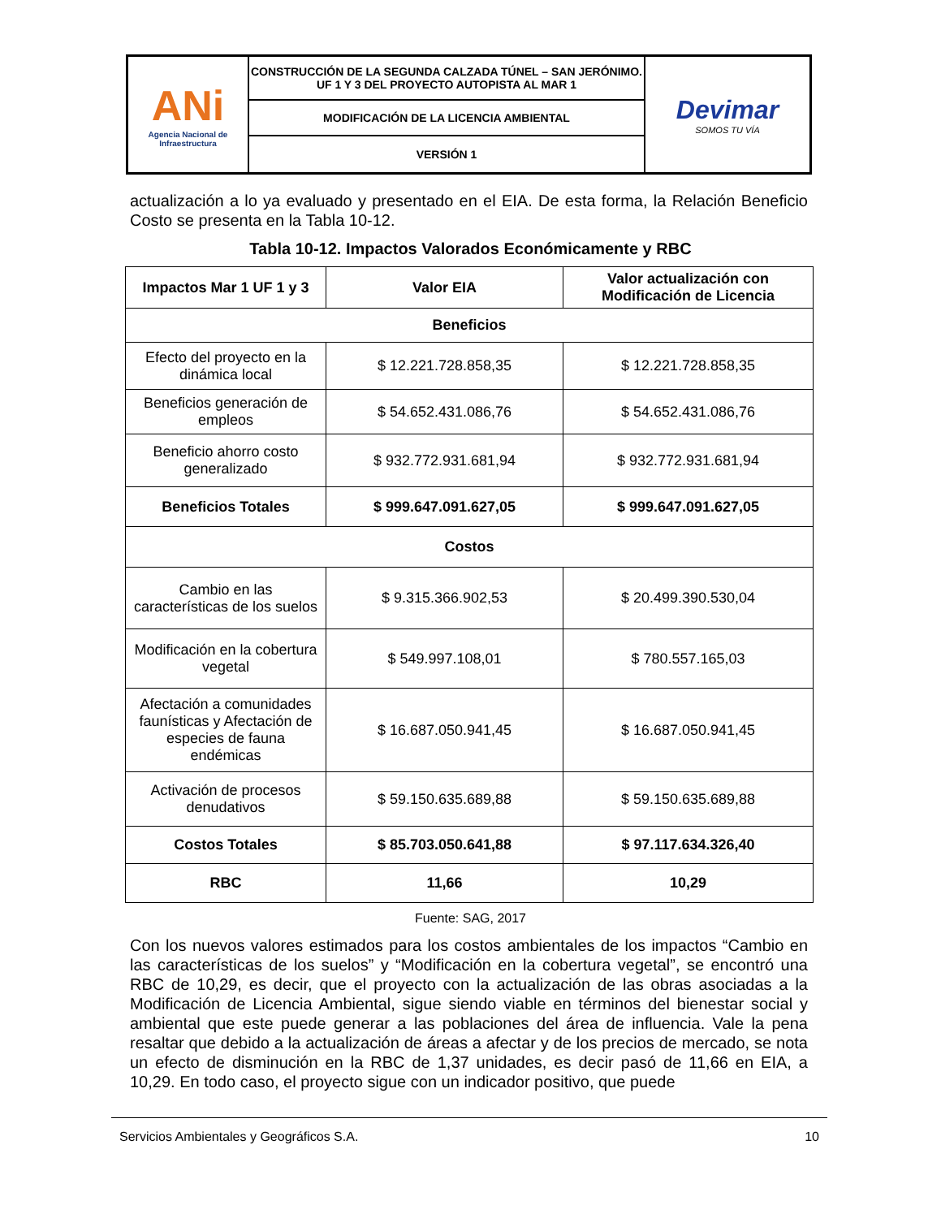| ANi Agencia Nacional de Infraestructura | CONSTRUCCIÓN DE LA SEGUNDA CALZADA TÚNEL – SAN JERÓNIMO. UF 1 Y 3 DEL PROYECTO AUTOPISTA AL MAR 1 | Devimar SOMOS TU VÍA |
| | MODIFICACIÓN DE LA LICENCIA AMBIENTAL | |
| | VERSIÓN 1 | |
actualización a lo ya evaluado y presentado en el EIA. De esta forma, la Relación Beneficio Costo se presenta en la Tabla 10-12.
Tabla 10-12. Impactos Valorados Económicamente y RBC
| Impactos Mar 1 UF 1 y 3 | Valor EIA | Valor actualización con Modificación de Licencia |
| --- | --- | --- |
| Beneficios | | |
| Efecto del proyecto en la dinámica local | $ 12.221.728.858,35 | $ 12.221.728.858,35 |
| Beneficios generación de empleos | $ 54.652.431.086,76 | $ 54.652.431.086,76 |
| Beneficio ahorro costo generalizado | $ 932.772.931.681,94 | $ 932.772.931.681,94 |
| Beneficios Totales | $ 999.647.091.627,05 | $ 999.647.091.627,05 |
| Costos | | |
| Cambio en las características de los suelos | $ 9.315.366.902,53 | $ 20.499.390.530,04 |
| Modificación en la cobertura vegetal | $ 549.997.108,01 | $ 780.557.165,03 |
| Afectación a comunidades faunísticas y Afectación de especies de fauna endémicas | $ 16.687.050.941,45 | $ 16.687.050.941,45 |
| Activación de procesos denudativos | $ 59.150.635.689,88 | $ 59.150.635.689,88 |
| Costos Totales | $ 85.703.050.641,88 | $ 97.117.634.326,40 |
| RBC | 11,66 | 10,29 |
Fuente: SAG, 2017
Con los nuevos valores estimados para los costos ambientales de los impactos “Cambio en las características de los suelos” y “Modificación en la cobertura vegetal”, se encontró una RBC de 10,29, es decir, que el proyecto con la actualización de las obras asociadas a la Modificación de Licencia Ambiental, sigue siendo viable en términos del bienestar social y ambiental que este puede generar a las poblaciones del área de influencia. Vale la pena resaltar que debido a la actualización de áreas a afectar y de los precios de mercado, se nota un efecto de disminución en la RBC de 1,37 unidades, es decir pasó de 11,66 en EIA, a 10,29. En todo caso, el proyecto sigue con un indicador positivo, que puede
Servicios Ambientales y Geográficos S.A. 10